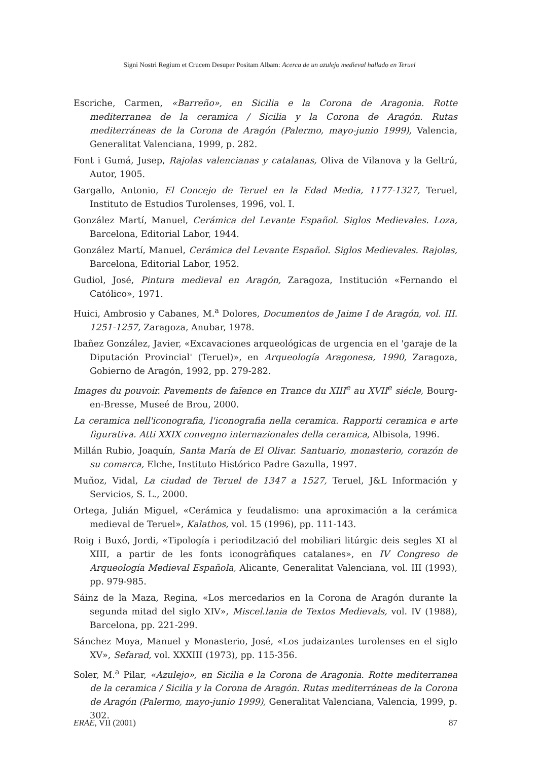Signi Nostri Regium et Crucem Desuper Positam Albam: Acerca de un azulejo medieval hallado en Teruel
Escriche, Carmen, «Barreño», en Sicilia e la Corona de Aragonia. Rotte mediterranea de la ceramica / Sicilia y la Corona de Aragón. Rutas mediterráneas de la Corona de Aragón (Palermo, mayo-junio 1999), Valencia, Generalitat Valenciana, 1999, p. 282.
Font i Gumá, Jusep, Rajolas valencianas y catalanas, Oliva de Vilanova y la Geltrú, Autor, 1905.
Gargallo, Antonio, El Concejo de Teruel en la Edad Media, 1177-1327, Teruel, Instituto de Estudios Turolenses, 1996, vol. I.
González Martí, Manuel, Cerámica del Levante Español. Siglos Medievales. Loza, Barcelona, Editorial Labor, 1944.
González Martí, Manuel, Cerámica del Levante Español. Siglos Medievales. Rajolas, Barcelona, Editorial Labor, 1952.
Gudiol, José, Pintura medieval en Aragón, Zaragoza, Institución «Fernando el Católico», 1971.
Huici, Ambrosio y Cabanes, M.<sup>a</sup> Dolores, Documentos de Jaime I de Aragón, vol. III. 1251-1257, Zaragoza, Anubar, 1978.
Ibañez González, Javier, «Excavaciones arqueológicas de urgencia en el 'garaje de la Diputación Provincial' (Teruel)», en Arqueología Aragonesa, 1990, Zaragoza, Gobierno de Aragón, 1992, pp. 279-282.
Images du pouvoir. Pavements de faïence en Trance du XIII<sup>e</sup> au XVII<sup>e</sup> siécle, Bourg-en-Bresse, Museé de Brou, 2000.
La ceramica nell'iconografia, l'iconografia nella ceramica. Rapporti ceramica e arte figurativa. Atti XXIX convegno internazionales della ceramica, Albisola, 1996.
Millán Rubio, Joaquín, Santa María de El Olivar. Santuario, monasterio, corazón de su comarca, Elche, Instituto Histórico Padre Gazulla, 1997.
Muñoz, Vidal, La ciudad de Teruel de 1347 a 1527, Teruel, J&L Información y Servicios, S. L., 2000.
Ortega, Julián Miguel, «Cerámica y feudalismo: una aproximación a la cerámica medieval de Teruel», Kalathos, vol. 15 (1996), pp. 111-143.
Roig i Buxó, Jordi, «Tipología i periodització del mobiliari litúrgic deis segles XI al XIII, a partir de les fonts iconogràfiques catalanes», en IV Congreso de Arqueología Medieval Española, Alicante, Generalitat Valenciana, vol. III (1993), pp. 979-985.
Sáinz de la Maza, Regina, «Los mercedarios en la Corona de Aragón durante la segunda mitad del siglo XIV», Miscel.lania de Textos Medievals, vol. IV (1988), Barcelona, pp. 221-299.
Sánchez Moya, Manuel y Monasterio, José, «Los judaizantes turolenses en el siglo XV», Sefarad, vol. XXXIII (1973), pp. 115-356.
Soler, M.<sup>a</sup> Pilar, «Azulejo», en Sicilia e la Corona de Aragonia. Rotte mediterranea de la ceramica / Sicilia y la Corona de Aragón. Rutas mediterráneas de la Corona de Aragón (Palermo, mayo-junio 1999), Generalitat Valenciana, Valencia, 1999, p. 302.
ERAE, VII (2001) 87